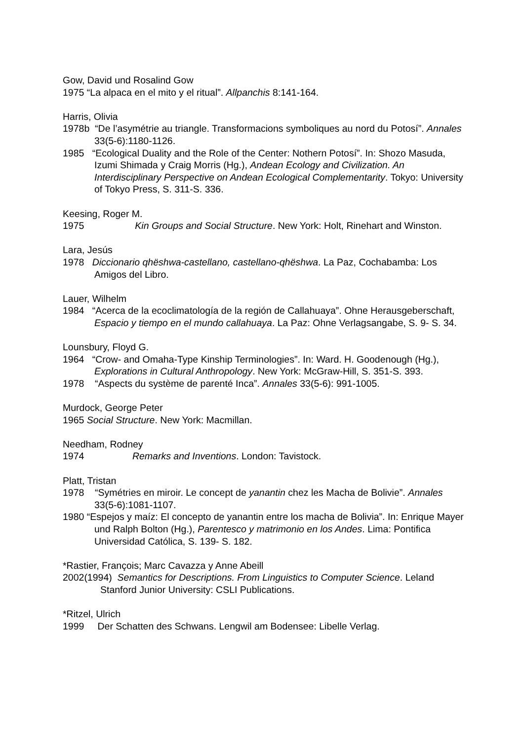Gow, David und Rosalind Gow
1975 “La alpaca en el mito y el ritual”. Allpanchis 8:141-164.
Harris, Olivia
1978b “De l’asymétrie au triangle. Transformacions symboliques au nord du Potosí”. Annales 33(5-6):1180-1126.
1985 “Ecological Duality and the Role of the Center: Nothern Potosí”. In: Shozo Masuda, Izumi Shimada y Craig Morris (Hg.), Andean Ecology and Civilization. An Interdisciplinary Perspective on Andean Ecological Complementarity. Tokyo: University of Tokyo Press, S. 311-S. 336.
Keesing, Roger M.
1975 Kin Groups and Social Structure. New York: Holt, Rinehart and Winston.
Lara, Jesús
1978 Diccionario qhëshwa-castellano, castellano-qhëshwa. La Paz, Cochabamba: Los Amigos del Libro.
Lauer, Wilhelm
1984 “Acerca de la ecoclimatología de la región de Callahuaya”. Ohne Herausgeberschaft, Espacio y tiempo en el mundo callahuaya. La Paz: Ohne Verlagsangabe, S. 9- S. 34.
Lounsbury, Floyd G.
1964 “Crow- and Omaha-Type Kinship Terminologies”. In: Ward. H. Goodenough (Hg.), Explorations in Cultural Anthropology. New York: McGraw-Hill, S. 351-S. 393.
1978 “Aspects du système de parenté Inca”. Annales 33(5-6): 991-1005.
Murdock, George Peter
1965 Social Structure. New York: Macmillan.
Needham, Rodney
1974 Remarks and Inventions. London: Tavistock.
Platt, Tristan
1978 “Symétries en miroir. Le concept de yanantin chez les Macha de Bolivie”. Annales 33(5-6):1081-1107.
1980 “Espejos y maíz: El concepto de yanantin entre los macha de Bolivia”. In: Enrique Mayer und Ralph Bolton (Hg.), Parentesco y matrimonio en los Andes. Lima: Pontifica Universidad Católica, S. 139- S. 182.
*Rastier, François; Marc Cavazza y Anne Abeill
2002(1994) Semantics for Descriptions. From Linguistics to Computer Science. Leland Stanford Junior University: CSLI Publications.
*Ritzel, Ulrich
1999 Der Schatten des Schwans. Lengwil am Bodensee: Libelle Verlag.